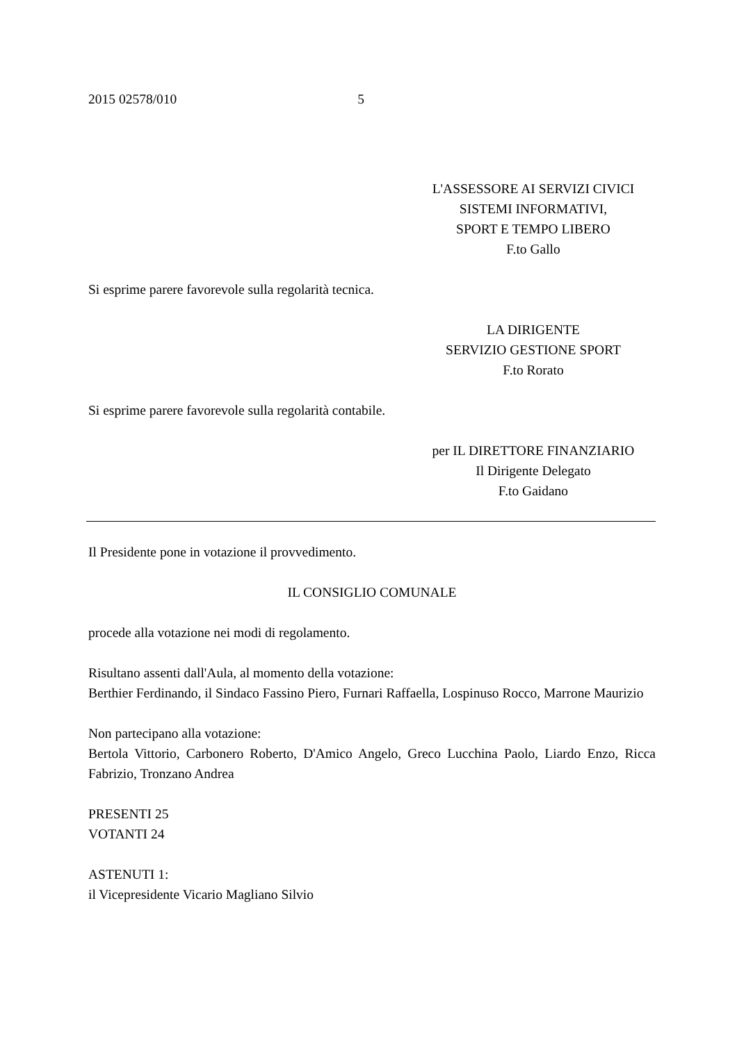2015 02578/010 5
L'ASSESSORE AI SERVIZI CIVICI
SISTEMI INFORMATIVI,
SPORT E TEMPO LIBERO
F.to Gallo
Si esprime parere favorevole sulla regolarità tecnica.
LA DIRIGENTE
SERVIZIO GESTIONE SPORT
F.to Rorato
Si esprime parere favorevole sulla regolarità contabile.
per IL DIRETTORE FINANZIARIO
Il Dirigente Delegato
F.to Gaidano
Il Presidente pone in votazione il provvedimento.
IL CONSIGLIO COMUNALE
procede alla votazione nei modi di regolamento.
Risultano assenti dall'Aula, al momento della votazione:
Berthier Ferdinando, il Sindaco Fassino Piero, Furnari Raffaella, Lospinuso Rocco, Marrone Maurizio
Non partecipano alla votazione:
Bertola Vittorio, Carbonero Roberto, D'Amico Angelo, Greco Lucchina Paolo, Liardo Enzo, Ricca Fabrizio, Tronzano Andrea
PRESENTI 25
VOTANTI 24
ASTENUTI 1:
il Vicepresidente Vicario Magliano Silvio